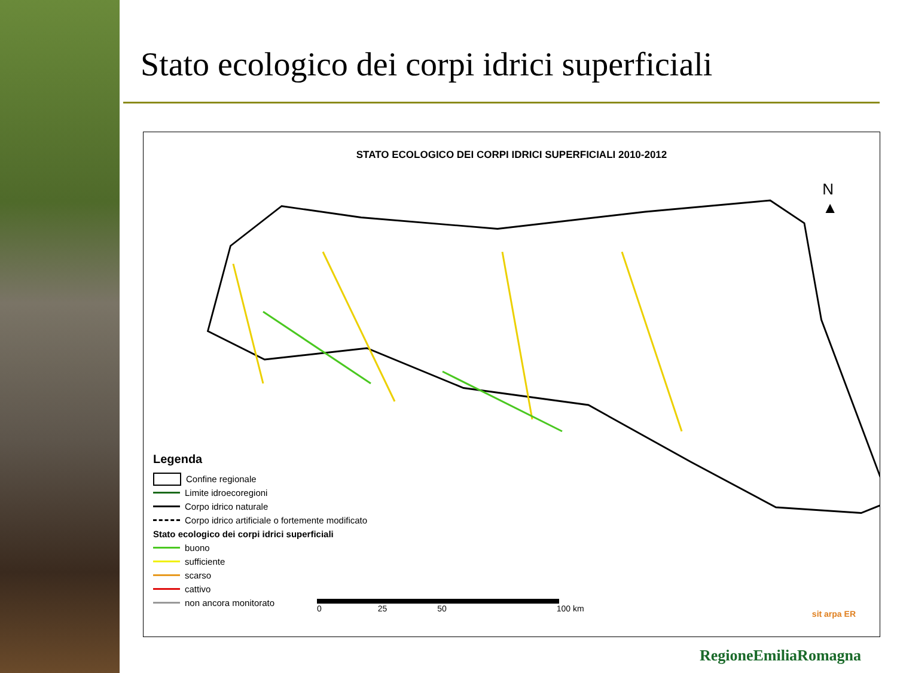Stato ecologico dei corpi idrici superficiali
STATO ECOLOGICO DEI CORPI IDRICI SUPERFICIALI 2010-2012
N
▲
Legenda
Confine regionale
Limite idroecoregioni
Corpo idrico naturale
Corpo idrico artificiale o fortemente modificato
Stato ecologico dei corpi idrici superficiali
buono
sufficiente
scarso
cattivo
non ancora monitorato
0 25 50 100 km
sit arpa ER
RegioneEmiliaRomagna